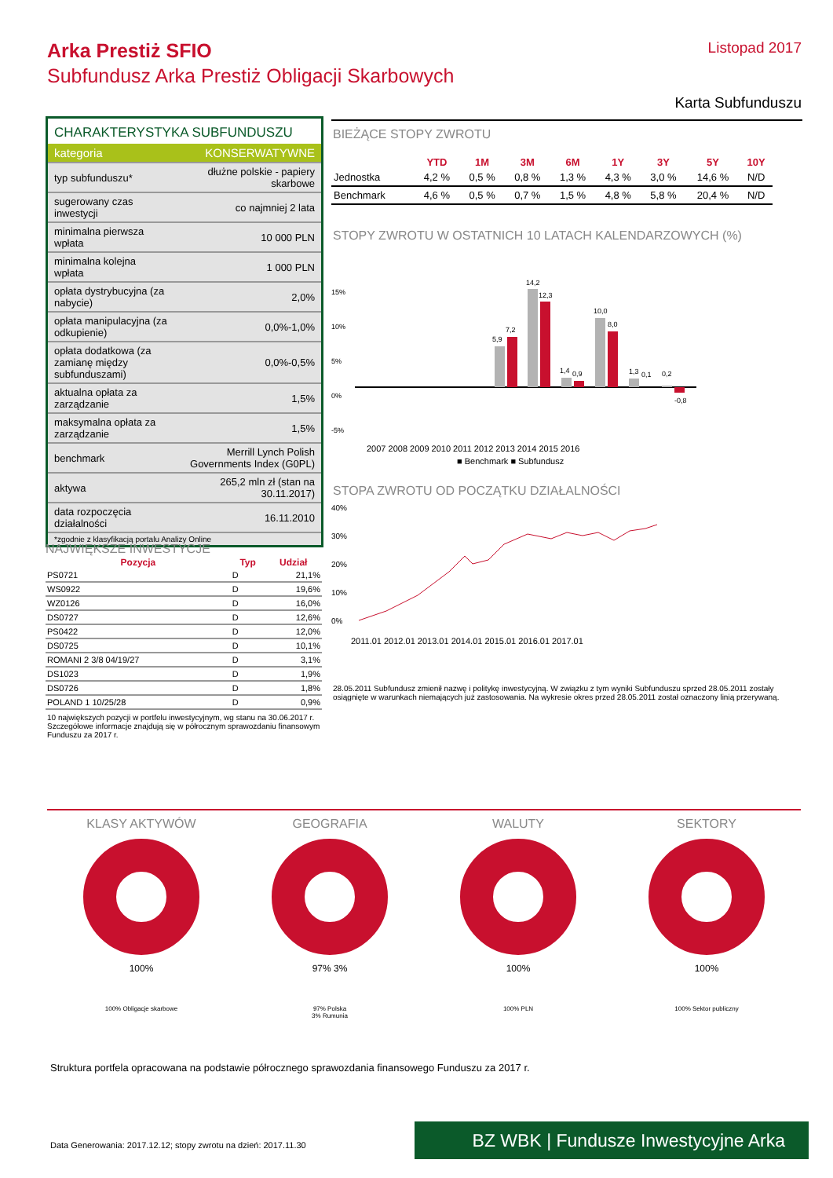Arka Prestiż SFIO
Subfundusz Arka Prestiż Obligacji Skarbowych
Listopad 2017
Karta Subfunduszu
CHARAKTERYSTYKA SUBFUNDUSZU
| kategoria | KONSERWATYWNE |
| typ subfunduszu* | dłużne polskie - papiery skarbowe |
| sugerowany czas inwestycji | co najmniej 2 lata |
| minimalna pierwsza wpłata | 10 000 PLN |
| minimalna kolejna wpłata | 1 000 PLN |
| opłata dystrybucyjna (za nabycie) | 2,0% |
| opłata manipulacyjna (za odkupienie) | 0,0%-1,0% |
| opłata dodatkowa (za zamianę między subfunduszami) | 0,0%-0,5% |
| aktualna opłata za zarządzanie | 1,5% |
| maksymalna opłata za zarządzanie | 1,5% |
| benchmark | Merrill Lynch Polish Governments Index (G0PL) |
| aktywa | 265,2 mln zł (stan na 30.11.2017) |
| data rozpoczęcia działalności | 16.11.2010 |
*zgodnie z klasyfikacją portalu Analizy Online
NAJWIĘKSZE INWESTYCJE
| Pozycja | Typ | Udział |
| --- | --- | --- |
| PS0721 | D | 21,1% |
| WS0922 | D | 19,6% |
| WZ0126 | D | 16,0% |
| DS0727 | D | 12,6% |
| PS0422 | D | 12,0% |
| DS0725 | D | 10,1% |
| ROMANI 2 3/8 04/19/27 | D | 3,1% |
| DS1023 | D | 1,9% |
| DS0726 | D | 1,8% |
| POLAND 1 10/25/28 | D | 0,9% |
10 największych pozycji w portfelu inwestycyjnym, wg stanu na 30.06.2017 r. Szczegółowe informacje znajdują się w półrocznym sprawozdaniu finansowym Funduszu za 2017 r.
BIEŻĄCE STOPY ZWROTU
| | YTD | 1M | 3M | 6M | 1Y | 3Y | 5Y | 10Y |
| --- | --- | --- | --- | --- | --- | --- | --- | --- |
| Jednostka | 4,2 % | 0,5 % | 0,8 % | 1,3 % | 4,3 % | 3,0 % | 14,6 % | N/D |
| Benchmark | 4,6 % | 0,5 % | 0,7 % | 1,5 % | 4,8 % | 5,8 % | 20,4 % | N/D |
STOPY ZWROTU W OSTATNICH 10 LATACH KALENDARZOWYCH (%)
15%
10%
5%
0%
-5%
5,9
7,2
14,2
12,3
1,4
0,9
10,0
8,0
1,3
0,1
0,2
-0,8
2007 2008 2009 2010 2011 2012 2013 2014 2015 2016
■ Benchmark ■ Subfundusz
STOPA ZWROTU OD POCZĄTKU DZIAŁALNOŚCI
40%
30%
20%
10%
0%
2011.01 2012.01 2013.01 2014.01 2015.01 2016.01 2017.01
28.05.2011 Subfundusz zmienił nazwę i politykę inwestycyjną. W związku z tym wyniki Subfunduszu sprzed 28.05.2011 zostały osiągnięte w warunkach niemających już zastosowania. Na wykresie okres przed 28.05.2011 został oznaczony linią przerywaną.
KLASY AKTYWÓW
100%
100% Obligacje skarbowe
GEOGRAFIA
97% 3%
97% Polska
3% Rumunia
WALUTY
100%
100% PLN
SEKTORY
100%
100% Sektor publiczny
Struktura portfela opracowana na podstawie półrocznego sprawozdania finansowego Funduszu za 2017 r.
Data Generowania: 2017.12.12; stopy zwrotu na dzień: 2017.11.30
BZ WBK | Fundusze Inwestycyjne Arka